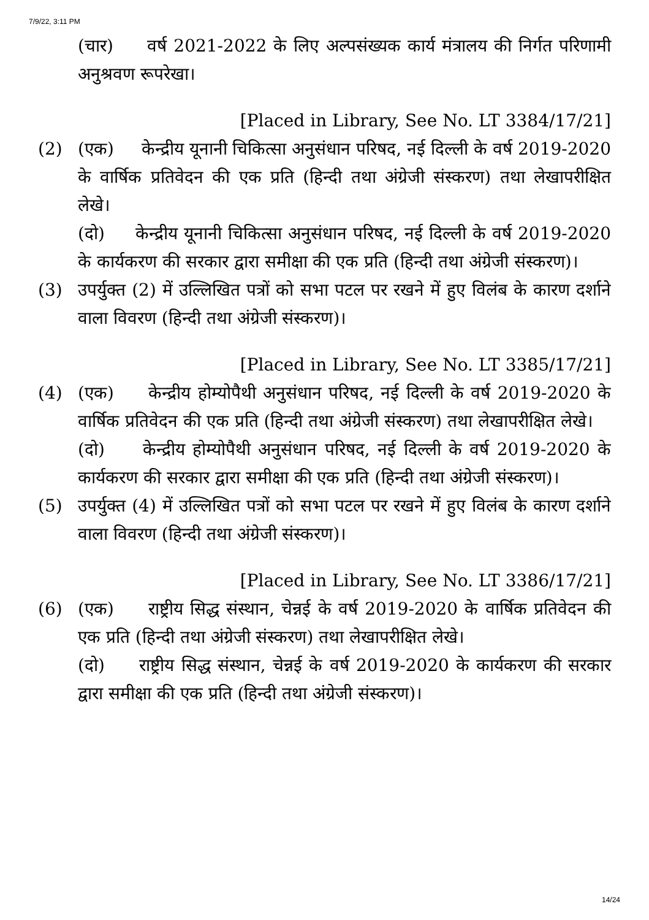7/9/22, 3:11 PM
(चार) वर्ष 2021-2022 के लिए अल्पसंख्यक कार्य मंत्रालय की निर्गत परिणामी अनुश्रवण रूपरेखा।
[Placed in Library, See No. LT 3384/17/21]
(2) (एक) केन्द्रीय यूनानी चिकित्सा अनुसंधान परिषद, नई दिल्ली के वर्ष 2019-2020 के वार्षिक प्रतिवेदन की एक प्रति (हिन्दी तथा अंग्रेजी संस्करण) तथा लेखापरीक्षित लेखे।
(दो) केन्द्रीय यूनानी चिकित्सा अनुसंधान परिषद, नई दिल्ली के वर्ष 2019-2020 के कार्यकरण की सरकार द्वारा समीक्षा की एक प्रति (हिन्दी तथा अंग्रेजी संस्करण)।
(3) उपर्युक्त (2) में उल्लिखित पत्रों को सभा पटल पर रखने में हुए विलंब के कारण दर्शाने वाला विवरण (हिन्दी तथा अंग्रेजी संस्करण)।
[Placed in Library, See No. LT 3385/17/21]
(4) (एक) केन्द्रीय होम्योपैथी अनुसंधान परिषद, नई दिल्ली के वर्ष 2019-2020 के वार्षिक प्रतिवेदन की एक प्रति (हिन्दी तथा अंग्रेजी संस्करण) तथा लेखापरीक्षित लेखे।
(दो) केन्द्रीय होम्योपैथी अनुसंधान परिषद, नई दिल्ली के वर्ष 2019-2020 के कार्यकरण की सरकार द्वारा समीक्षा की एक प्रति (हिन्दी तथा अंग्रेजी संस्करण)।
(5) उपर्युक्त (4) में उल्लिखित पत्रों को सभा पटल पर रखने में हुए विलंब के कारण दर्शाने वाला विवरण (हिन्दी तथा अंग्रेजी संस्करण)।
[Placed in Library, See No. LT 3386/17/21]
(6) (एक) राष्ट्रीय सिद्ध संस्थान, चेन्नई के वर्ष 2019-2020 के वार्षिक प्रतिवेदन की एक प्रति (हिन्दी तथा अंग्रेजी संस्करण) तथा लेखापरीक्षित लेखे।
(दो) राष्ट्रीय सिद्ध संस्थान, चेन्नई के वर्ष 2019-2020 के कार्यकरण की सरकार द्वारा समीक्षा की एक प्रति (हिन्दी तथा अंग्रेजी संस्करण)।
14/24